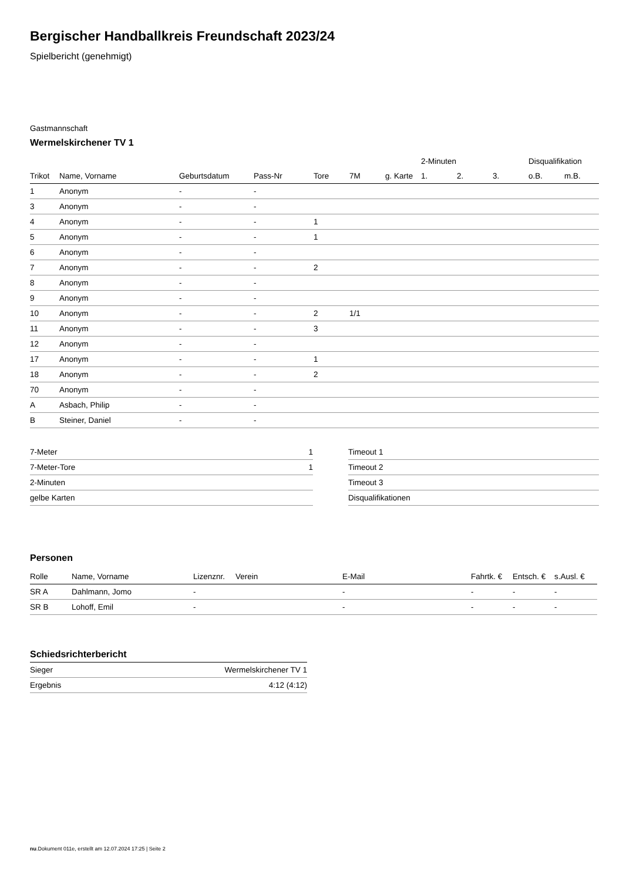Bergischer Handballkreis Freundschaft 2023/24
Spielbericht (genehmigt)
Gastmannschaft
Wermelskirchener TV 1
| | | | | | | | 2-Minuten | | | Disqualifikation | |
| --- | --- | --- | --- | --- | --- | --- | --- | --- | --- | --- | --- |
| Trikot | Name, Vorname | Geburtsdatum | Pass-Nr | Tore | 7M | g. Karte | 1. | 2. | 3. | o.B. | m.B. |
| 1 | Anonym | - | - | | | | | | | | |
| 3 | Anonym | - | - | | | | | | | | |
| 4 | Anonym | - | - | 1 | | | | | | | |
| 5 | Anonym | - | - | 1 | | | | | | | |
| 6 | Anonym | - | - | | | | | | | | |
| 7 | Anonym | - | - | 2 | | | | | | | |
| 8 | Anonym | - | - | | | | | | | | |
| 9 | Anonym | - | - | | | | | | | | |
| 10 | Anonym | - | - | 2 | 1/1 | | | | | | |
| 11 | Anonym | - | - | 3 | | | | | | | |
| 12 | Anonym | - | - | | | | | | | | |
| 17 | Anonym | - | - | 1 | | | | | | | |
| 18 | Anonym | - | - | 2 | | | | | | | |
| 70 | Anonym | - | - | | | | | | | | |
| A | Asbach, Philip | - | - | | | | | | | | |
| B | Steiner, Daniel | - | - | | | | | | | | |
| 7-Meter | 1 |
| 7-Meter-Tore | 1 |
| 2-Minuten | |
| gelbe Karten | |
| Timeout 1 |
| Timeout 2 |
| Timeout 3 |
| Disqualifikationen |
Personen
| Rolle | Name, Vorname | Lizenznr. | Verein | E-Mail | Fahrtk. € | Entsch. € | s.Ausl. € |
| --- | --- | --- | --- | --- | --- | --- | --- |
| SR A | Dahlmann, Jomo | - | | - | - | - | - |
| SR B | Lohoff, Emil | - | | - | - | - | - |
Schiedsrichterbericht
| Sieger | Wermelskirchener TV 1 |
| Ergebnis | 4:12 (4:12) |
nu.Dokument 011e, erstellt am 12.07.2024 17:25 | Seite 2